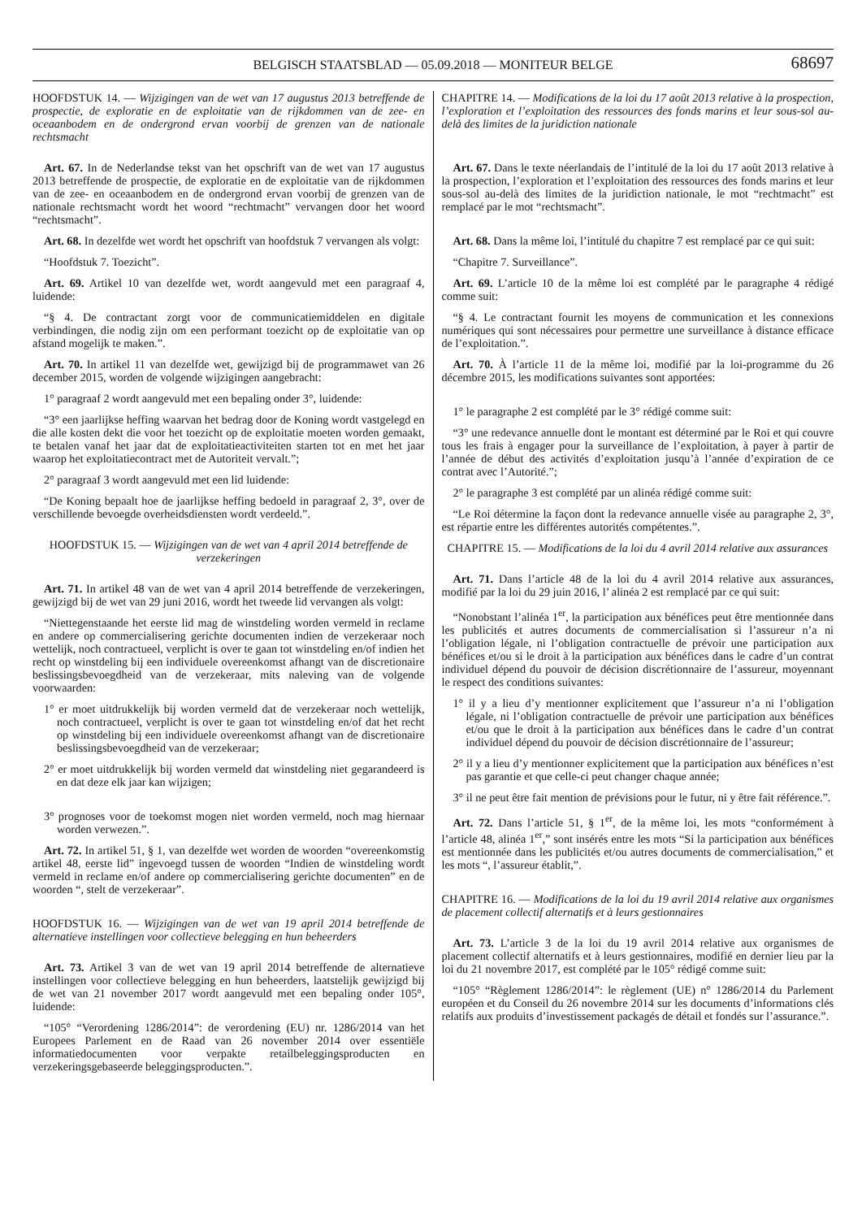BELGISCH STAATSBLAD — 05.09.2018 — MONITEUR BELGE
68697
HOOFDSTUK 14. — Wijzigingen van de wet van 17 augustus 2013 betreffende de prospectie, de exploratie en de exploitatie van de rijkdommen van de zee- en oceaanbodem en de ondergrond ervan voorbij de grenzen van de nationale rechtsmacht
Art. 67. In de Nederlandse tekst van het opschrift van de wet van 17 augustus 2013 betreffende de prospectie, de exploratie en de exploitatie van de rijkdommen van de zee- en oceaanbodem en de ondergrond ervan voorbij de grenzen van de nationale rechtsmacht wordt het woord “rechtmacht” vervangen door het woord “rechtsmacht”.
Art. 68. In dezelfde wet wordt het opschrift van hoofdstuk 7 vervangen als volgt:
“Hoofdstuk 7. Toezicht”.
Art. 69. Artikel 10 van dezelfde wet, wordt aangevuld met een paragraaf 4, luidende:
“§ 4. De contractant zorgt voor de communicatiemiddelen en digitale verbindingen, die nodig zijn om een performant toezicht op de exploitatie van op afstand mogelijk te maken.”.
Art. 70. In artikel 11 van dezelfde wet, gewijzigd bij de programmawet van 26 december 2015, worden de volgende wijzigingen aangebracht:
1° paragraaf 2 wordt aangevuld met een bepaling onder 3°, luidende:
“3° een jaarlijkse heffing waarvan het bedrag door de Koning wordt vastgelegd en die alle kosten dekt die voor het toezicht op de exploitatie moeten worden gemaakt, te betalen vanaf het jaar dat de exploitatieactiviteiten starten tot en met het jaar waarop het exploitatiecontract met de Autoriteit vervalt.”;
2° paragraaf 3 wordt aangevuld met een lid luidende:
“De Koning bepaalt hoe de jaarlijkse heffing bedoeld in paragraaf 2, 3°, over de verschillende bevoegde overheidsdiensten wordt verdeeld.”.
HOOFDSTUK 15. — Wijzigingen van de wet van 4 april 2014 betreffende de verzekeringen
Art. 71. In artikel 48 van de wet van 4 april 2014 betreffende de verzekeringen, gewijzigd bij de wet van 29 juni 2016, wordt het tweede lid vervangen als volgt:
“Niettegenstaande het eerste lid mag de winstdeling worden vermeld in reclame en andere op commercialisering gerichte documenten indien de verzekeraar noch wettelijk, noch contractueel, verplicht is over te gaan tot winstdeling en/of indien het recht op winstdeling bij een individuele overeenkomst afhangt van de discretionaire beslissingsbevoegdheid van de verzekeraar, mits naleving van de volgende voorwaarden:
1° er moet uitdrukkelijk bij worden vermeld dat de verzekeraar noch wettelijk, noch contractueel, verplicht is over te gaan tot winstdeling en/of dat het recht op winstdeling bij een individuele overeenkomst afhangt van de discretionaire beslissingsbevoegdheid van de verzekeraar;
2° er moet uitdrukkelijk bij worden vermeld dat winstdeling niet gegarandeerd is en dat deze elk jaar kan wijzigen;
3° prognoses voor de toekomst mogen niet worden vermeld, noch mag hiernaar worden verwezen.”.
Art. 72. In artikel 51, § 1, van dezelfde wet worden de woorden “overeenkomstig artikel 48, eerste lid” ingevoegd tussen de woorden “Indien de winstdeling wordt vermeld in reclame en/of andere op commercialisering gerichte documenten” en de woorden “, stelt de verzekeraar”.
HOOFDSTUK 16. — Wijzigingen van de wet van 19 april 2014 betreffende de alternatieve instellingen voor collectieve belegging en hun beheerders
Art. 73. Artikel 3 van de wet van 19 april 2014 betreffende de alternatieve instellingen voor collectieve belegging en hun beheerders, laatstelijk gewijzigd bij de wet van 21 november 2017 wordt aangevuld met een bepaling onder 105°, luidende:
“105° “Verordening 1286/2014”: de verordening (EU) nr. 1286/2014 van het Europees Parlement en de Raad van 26 november 2014 over essentiële informatiedocumenten voor verpakte retailbeleggingsproducten en verzekeringsgebaseerde beleggingsproducten.”.
CHAPITRE 14. — Modifications de la loi du 17 août 2013 relative à la prospection, l’exploration et l’exploitation des ressources des fonds marins et leur sous-sol au-delà des limites de la juridiction nationale
Art. 67. Dans le texte néerlandais de l’intitulé de la loi du 17 août 2013 relative à la prospection, l’exploration et l’exploitation des ressources des fonds marins et leur sous-sol au-delà des limites de la juridiction nationale, le mot “rechtmacht” est remplacé par le mot “rechtsmacht”.
Art. 68. Dans la même loi, l’intitulé du chapitre 7 est remplacé par ce qui suit:
“Chapitre 7. Surveillance”.
Art. 69. L’article 10 de la même loi est complété par le paragraphe 4 rédigé comme suit:
“§ 4. Le contractant fournit les moyens de communication et les connexions numériques qui sont nécessaires pour permettre une surveillance à distance efficace de l’exploitation.”.
Art. 70. À l’article 11 de la même loi, modifié par la loi-programme du 26 décembre 2015, les modifications suivantes sont apportées:
1° le paragraphe 2 est complété par le 3° rédigé comme suit:
“3° une redevance annuelle dont le montant est déterminé par le Roi et qui couvre tous les frais à engager pour la surveillance de l’exploitation, à payer à partir de l’année de début des activités d’exploitation jusqu’à l’année d’expiration de ce contrat avec l’Autorité.”;
2° le paragraphe 3 est complété par un alinéa rédigé comme suit:
“Le Roi détermine la façon dont la redevance annuelle visée au paragraphe 2, 3°, est répartie entre les différentes autorités compétentes.”.
CHAPITRE 15. — Modifications de la loi du 4 avril 2014 relative aux assurances
Art. 71. Dans l’article 48 de la loi du 4 avril 2014 relative aux assurances, modifié par la loi du 29 juin 2016, l’ alinéa 2 est remplacé par ce qui suit:
“Nonobstant l’alinéa 1<sup>er</sup>, la participation aux bénéfices peut être mentionnée dans les publicités et autres documents de commercialisation si l’assureur n’a ni l’obligation légale, ni l’obligation contractuelle de prévoir une participation aux bénéfices et/ou si le droit à la participation aux bénéfices dans le cadre d’un contrat individuel dépend du pouvoir de décision discrétionnaire de l’assureur, moyennant le respect des conditions suivantes:
1° il y a lieu d’y mentionner explicitement que l’assureur n’a ni l’obligation légale, ni l’obligation contractuelle de prévoir une participation aux bénéfices et/ou que le droit à la participation aux bénéfices dans le cadre d’un contrat individuel dépend du pouvoir de décision discrétionnaire de l’assureur;
2° il y a lieu d’y mentionner explicitement que la participation aux bénéfices n’est pas garantie et que celle-ci peut changer chaque année;
3° il ne peut être fait mention de prévisions pour le futur, ni y être fait référence.”.
Art. 72. Dans l’article 51, § 1<sup>er</sup>, de la même loi, les mots “conformément à l’article 48, alinéa 1<sup>er</sup>,” sont insérés entre les mots “Si la participation aux bénéfices est mentionnée dans les publicités et/ou autres documents de commercialisation,” et les mots “, l’assureur établit,”.
CHAPITRE 16. — Modifications de la loi du 19 avril 2014 relative aux organismes de placement collectif alternatifs et à leurs gestionnaires
Art. 73. L’article 3 de la loi du 19 avril 2014 relative aux organismes de placement collectif alternatifs et à leurs gestionnaires, modifié en dernier lieu par la loi du 21 novembre 2017, est complété par le 105° rédigé comme suit:
“105° “Règlement 1286/2014”: le règlement (UE) n° 1286/2014 du Parlement européen et du Conseil du 26 novembre 2014 sur les documents d’informations clés relatifs aux produits d’investissement packagés de détail et fondés sur l’assurance.”.